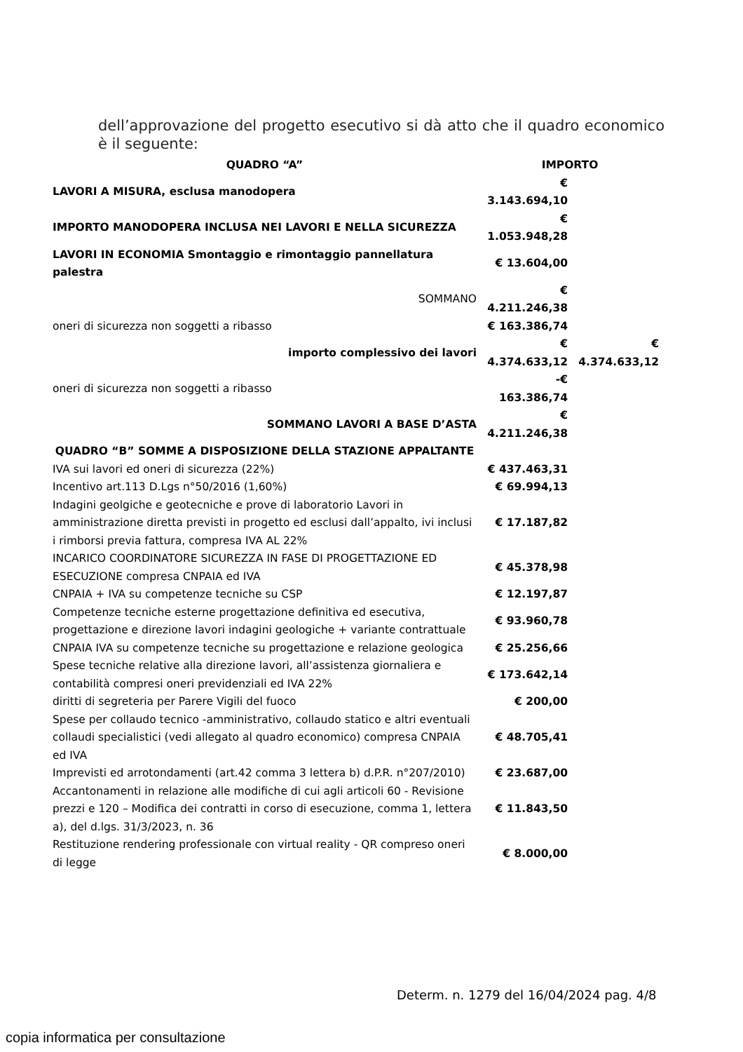dell’approvazione del progetto esecutivo si dà atto che il quadro economico è il seguente:
| QUADRO “A” | IMPORTO | |
| --- | --- | --- |
| LAVORI A MISURA, esclusa manodopera | € 3.143.694,10 | |
| IMPORTO MANODOPERA INCLUSA NEI LAVORI E NELLA SICUREZZA | € 1.053.948,28 | |
| LAVORI IN ECONOMIA Smontaggio e rimontaggio pannellatura palestra | € 13.604,00 | |
| SOMMANO | € 4.211.246,38 | |
| oneri di sicurezza non soggetti a ribasso | € 163.386,74 | |
| importo complessivo dei lavori | € 4.374.633,12 | € 4.374.633,12 |
| oneri di sicurezza non soggetti a ribasso | -€ 163.386,74 | |
| SOMMANO LAVORI A BASE D’ASTA | € 4.211.246,38 | |
| QUADRO “B” SOMME A DISPOSIZIONE DELLA STAZIONE APPALTANTE | | |
| IVA sui lavori ed oneri di sicurezza (22%) | € 437.463,31 | |
| Incentivo art.113 D.Lgs n°50/2016 (1,60%) | € 69.994,13 | |
| Indagini geolgiche e geotecniche e prove di laboratorio Lavori in amministrazione diretta previsti in progetto ed esclusi dall’appalto, ivi inclusi i rimborsi previa fattura, compresa IVA AL 22% | € 17.187,82 | |
| INCARICO COORDINATORE SICUREZZA IN FASE DI PROGETTAZIONE ED ESECUZIONE compresa CNPAIA ed IVA | € 45.378,98 | |
| CNPAIA + IVA su competenze tecniche su CSP | € 12.197,87 | |
| Competenze tecniche esterne progettazione definitiva ed esecutiva, progettazione e direzione lavori indagini geologiche + variante contrattuale | € 93.960,78 | |
| CNPAIA IVA su competenze tecniche su progettazione e relazione geologica | € 25.256,66 | |
| Spese tecniche relative alla direzione lavori, all’assistenza giornaliera e contabilità compresi oneri previdenziali ed IVA 22% | € 173.642,14 | |
| diritti di segreteria per Parere Vigili del fuoco | € 200,00 | |
| Spese per collaudo tecnico -amministrativo, collaudo statico e altri eventuali collaudi specialistici (vedi allegato al quadro economico) compresa CNPAIA ed IVA | € 48.705,41 | |
| Imprevisti ed arrotondamenti (art.42 comma 3 lettera b) d.P.R. n°207/2010) | € 23.687,00 | |
| Accantonamenti in relazione alle modifiche di cui agli articoli 60 - Revisione prezzi e 120 – Modifica dei contratti in corso di esecuzione, comma 1, lettera a), del d.lgs. 31/3/2023, n. 36 | € 11.843,50 | |
| Restituzione rendering professionale con virtual reality - QR compreso oneri di legge | € 8.000,00 | |
Determ. n. 1279 del 16/04/2024 pag. 4/8
copia informatica per consultazione